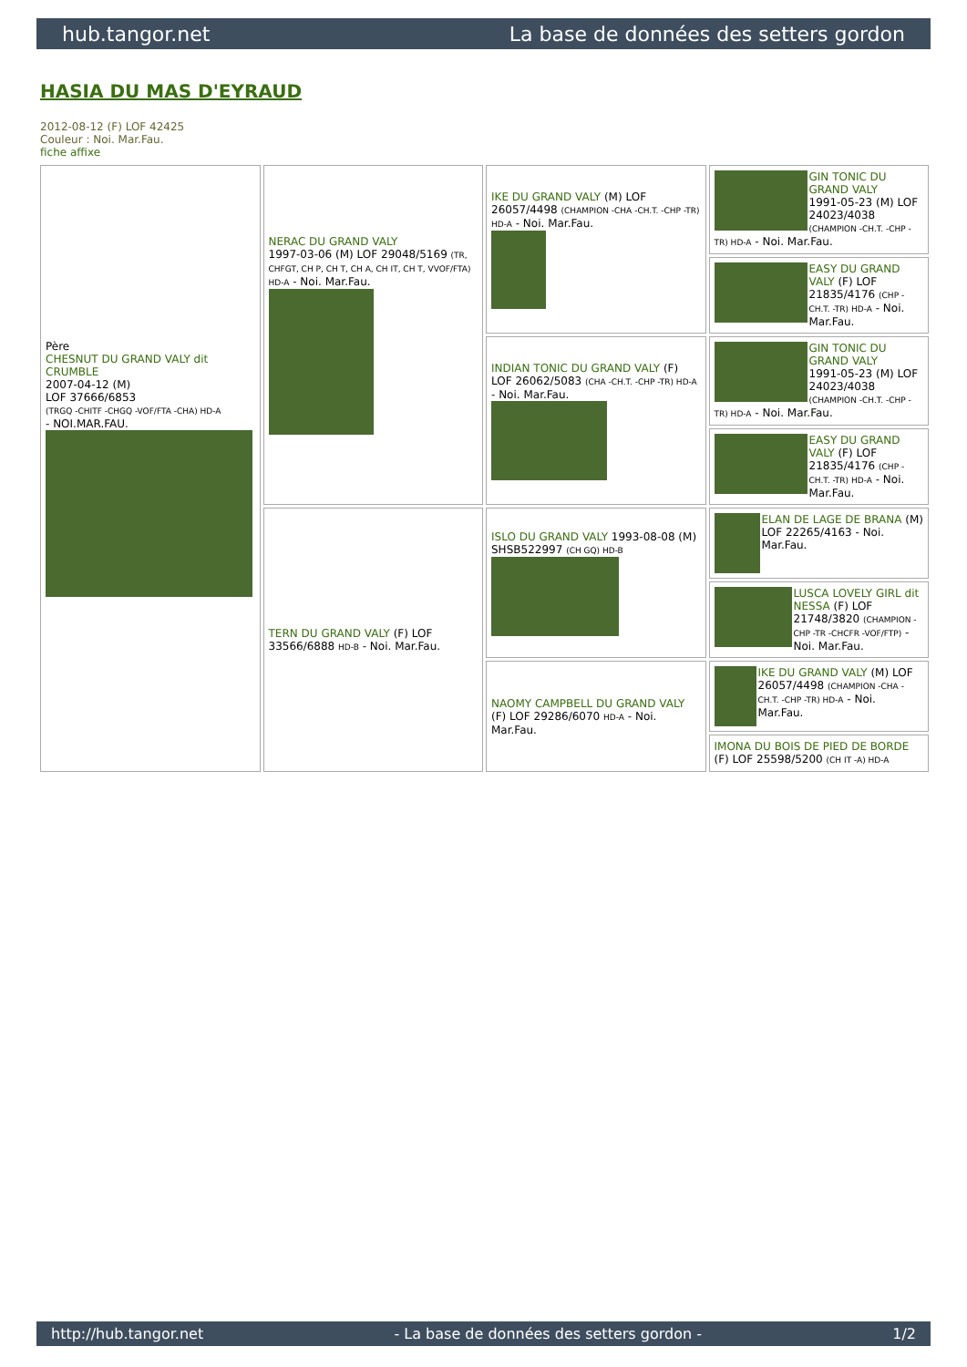hub.tangor.net La base de données des setters gordon
HASIA DU MAS D'EYRAUD
2012-08-12 (F) LOF 42425
Couleur : Noi. Mar.Fau.
fiche affixe
| Père CHESNUT DU GRAND VALY dit CRUMBLE 2007-04-12 (M) LOF 37666/6853 (TRGQ -CHITF -CHGQ -VOF/FTA -CHA) HD-A - NOI.MAR.FAU. | NERAC DU GRAND VALY 1997-03-06 (M) LOF 29048/5169 (TR, CHFGT, CH P, CH T, CH A, CH IT, CH T, VVOF/FTA) HD-A - Noi. Mar.Fau. | IKE DU GRAND VALY (M) LOF 26057/4498 (CHAMPION -CHA -CH.T. -CHP -TR) HD-A - Noi. Mar.Fau. | GIN TONIC DU GRAND VALY 1991-05-23 (M) LOF 24023/4038 (CHAMPION -CH.T. -CHP -TR) HD-A - Noi. Mar.Fau. |
| | | | EASY DU GRAND VALY (F) LOF 21835/4176 (CHP -CH.T. -TR) HD-A - Noi. Mar.Fau. |
| | | INDIAN TONIC DU GRAND VALY (F) LOF 26062/5083 (CHA -CH.T. -CHP -TR) HD-A - Noi. Mar.Fau. | GIN TONIC DU GRAND VALY 1991-05-23 (M) LOF 24023/4038 (CHAMPION -CH.T. -CHP -TR) HD-A - Noi. Mar.Fau. |
| | | | EASY DU GRAND VALY (F) LOF 21835/4176 (CHP -CH.T. -TR) HD-A - Noi. Mar.Fau. |
| | TERN DU GRAND VALY (F) LOF 33566/6888 HD-B - Noi. Mar.Fau. | ISLO DU GRAND VALY 1993-08-08 (M) SHSB522997 (CH GQ) HD-B | ELAN DE LAGE DE BRANA (M) LOF 22265/4163 - Noi. Mar.Fau. |
| | | | LUSCA LOVELY GIRL dit NESSA (F) LOF 21748/3820 (CHAMPION -CHP -TR -CHCFR -VOF/FTP) - Noi. Mar.Fau. |
| | | NAOMY CAMPBELL DU GRAND VALY (F) LOF 29286/6070 HD-A - Noi. Mar.Fau. | IKE DU GRAND VALY (M) LOF 26057/4498 (CHAMPION -CHA -CH.T. -CHP -TR) HD-A - Noi. Mar.Fau. |
| | | | IMONA DU BOIS DE PIED DE BORDE (F) LOF 25598/5200 (CH IT -A) HD-A |
http://hub.tangor.net - La base de données des setters gordon - 1/2